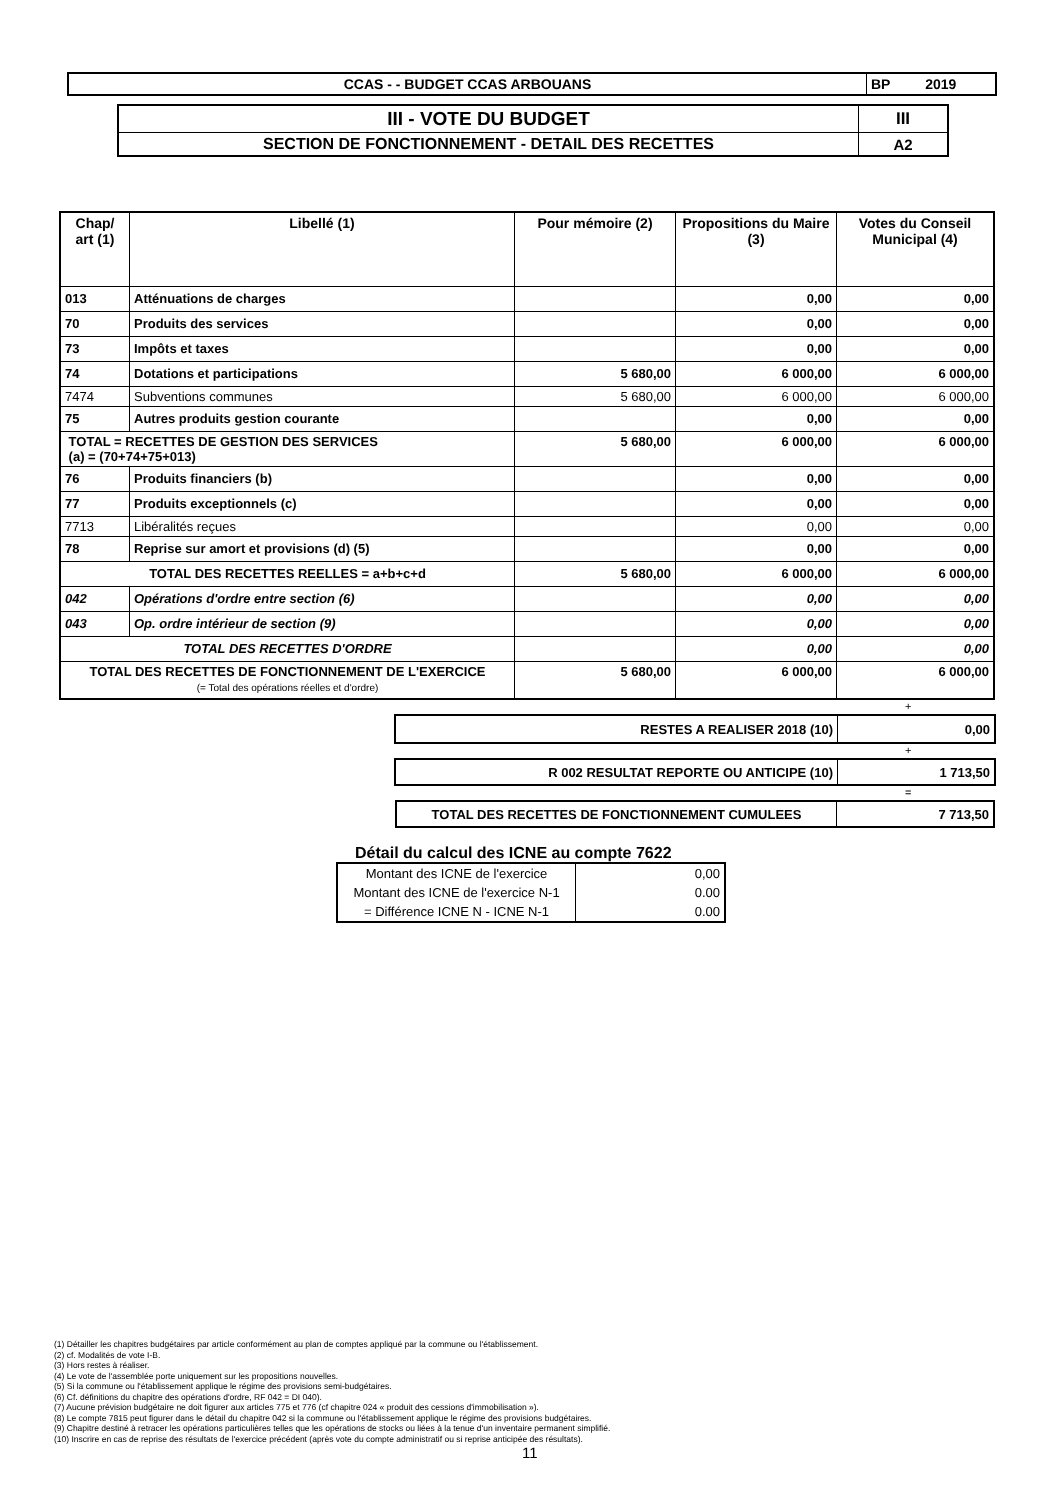| CCAS - - BUDGET CCAS ARBOUANS | BP 2019 |
| III - VOTE DU BUDGET | III |
| SECTION DE FONCTIONNEMENT - DETAIL DES RECETTES | A2 |
| Chap/ art (1) | Libellé (1) | Pour mémoire (2) | Propositions du Maire (3) | Votes du Conseil Municipal (4) |
| --- | --- | --- | --- | --- |
| 013 | Atténuations de charges | | 0,00 | 0,00 |
| 70 | Produits des services | | 0,00 | 0,00 |
| 73 | Impôts et taxes | | 0,00 | 0,00 |
| 74 | Dotations et participations | 5 680,00 | 6 000,00 | 6 000,00 |
| 7474 | Subventions communes | 5 680,00 | 6 000,00 | 6 000,00 |
| 75 | Autres produits gestion courante | | 0,00 | 0,00 |
| TOTAL = RECETTES DE GESTION DES SERVICES (a) = (70+74+75+013) | | 5 680,00 | 6 000,00 | 6 000,00 |
| 76 | Produits financiers (b) | | 0,00 | 0,00 |
| 77 | Produits exceptionnels (c) | | 0,00 | 0,00 |
| 7713 | Libéralités reçues | | 0,00 | 0,00 |
| 78 | Reprise sur amort et provisions (d) (5) | | 0,00 | 0,00 |
| TOTAL DES RECETTES REELLES = a+b+c+d | | 5 680,00 | 6 000,00 | 6 000,00 |
| 042 | Opérations d'ordre entre section (6) | | 0,00 | 0,00 |
| 043 | Op. ordre intérieur de section (9) | | 0,00 | 0,00 |
| TOTAL DES RECETTES D'ORDRE | | | 0,00 | 0,00 |
| TOTAL DES RECETTES DE FONCTIONNEMENT DE L'EXERCICE (= Total des opérations réelles et d'ordre) | | 5 680,00 | 6 000,00 | 6 000,00 |
+
| RESTES A REALISER 2018 (10) | 0,00 |
+
| R 002 RESULTAT REPORTE OU ANTICIPE (10) | 1 713,50 |
=
| TOTAL DES RECETTES DE FONCTIONNEMENT CUMULEES | 7 713,50 |
Détail du calcul des ICNE au compte 7622
| Montant des ICNE de l'exercice | 0,00 |
| Montant des ICNE de l'exercice N-1 | 0.00 |
| = Différence ICNE N - ICNE N-1 | 0.00 |
(1) Détailler les chapitres budgétaires par article conformément au plan de comptes appliqué par la commune ou l'établissement.
(2) cf. Modalités de vote I-B.
(3) Hors restes à réaliser.
(4) Le vote de l'assemblée porte uniquement sur les propositions nouvelles.
(5) Si la commune ou l'établissement applique le régime des provisions semi-budgétaires.
(6) Cf. définitions du chapitre des opérations d'ordre, RF 042 = DI 040).
(7) Aucune prévision budgétaire ne doit figurer aux articles 775 et 776 (cf chapitre 024 « produit des cessions d'immobilisation »).
(8) Le compte 7815 peut figurer dans le détail du chapitre 042 si la commune ou l'établissement applique le régime des provisions budgétaires.
(9) Chapitre destiné à retracer les opérations particulières telles que les opérations de stocks ou liées à la tenue d'un inventaire permanent simplifié.
(10) Inscrire en cas de reprise des résultats de l'exercice précédent (après vote du compte administratif ou si reprise anticipée des résultats).
11